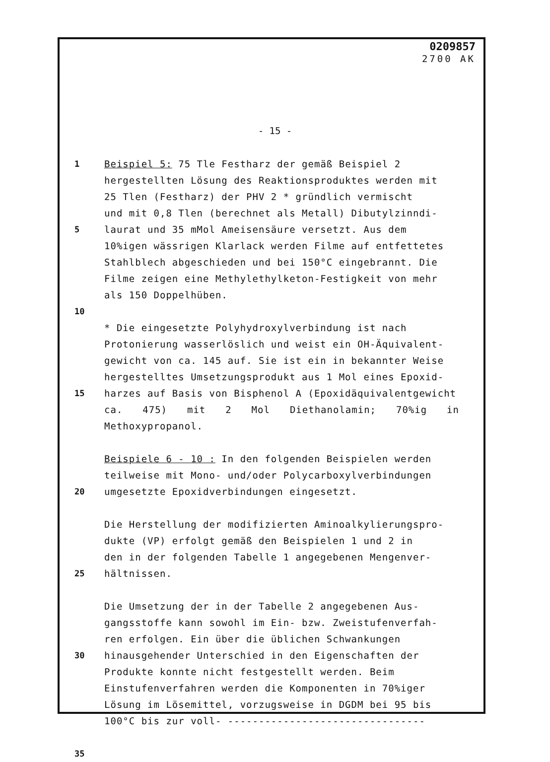0209857
2700 AK
- 15 -
1 Beispiel 5: 75 Tle Festharz der gemäß Beispiel 2
hergestellten Lösung des Reaktionsproduktes werden mit
25 Tlen (Festharz) der PHV 2 * gründlich vermischt
und mit 0,8 Tlen (berechnet als Metall) Dibutylzinndi-
5 laurat und 35 mMol Ameisensäure versetzt. Aus dem
10%igen wässrigen Klarlack werden Filme auf entfettetes
Stahlblech abgeschieden und bei 150°C eingebrannt. Die
Filme zeigen eine Methylethylketon-Festigkeit von mehr
als 150 Doppelhüben.
10
* Die eingesetzte Polyhydroxylverbindung ist nach
Protonierung wasserlöslich und weist ein OH-Äquivalent-
gewicht von ca. 145 auf. Sie ist ein in bekannter Weise
hergestelltes Umsetzungsprodukt aus 1 Mol eines Epoxid-
15 harzes auf Basis von Bisphenol A (Epoxidäquivalentgewicht
ca. 475) mit 2 Mol Diethanolamin; 70%ig in Methoxypropanol.
Beispiele 6 - 10 : In den folgenden Beispielen werden
teilweise mit Mono- und/oder Polycarboxylverbindungen
20 umgesetzte Epoxidverbindungen eingesetzt.
Die Herstellung der modifizierten Aminoalkylierungspro-
dukte (VP) erfolgt gemäß den Beispielen 1 und 2 in
den in der folgenden Tabelle 1 angegebenen Mengenver-
25 hältnissen.
Die Umsetzung der in der Tabelle 2 angegebenen Aus-
gangsstoffe kann sowohl im Ein- bzw. Zweistufenverfah-
ren erfolgen. Ein über die üblichen Schwankungen
30 hinausgehender Unterschied in den Eigenschaften der
Produkte konnte nicht festgestellt werden. Beim
Einstufenverfahren werden die Komponenten in 70%iger
Lösung im Lösemittel, vorzugsweise in DGDM bei 95 bis
100°C bis zur voll- --------------------------------
35